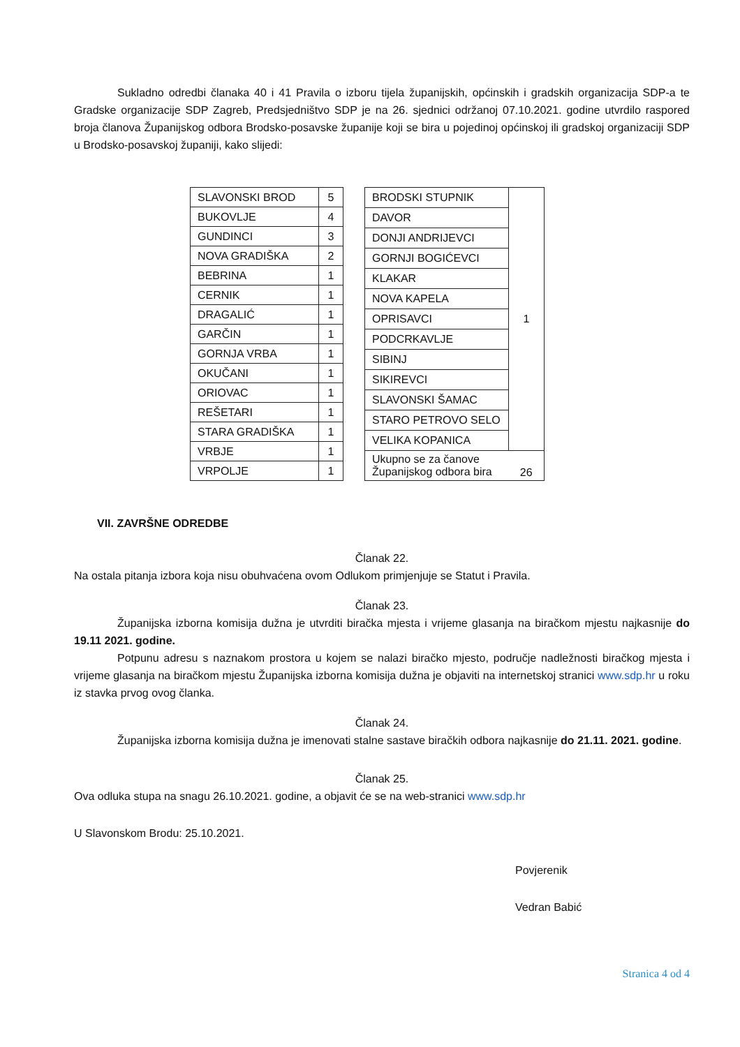Sukladno odredbi članaka 40 i 41 Pravila o izboru tijela županijskih, općinskih i gradskih organizacija SDP-a te Gradske organizacije SDP Zagreb, Predsjedništvo SDP je na 26. sjednici održanoj 07.10.2021. godine utvrdilo raspored broja članova Županijskog odbora Brodsko-posavske županije koji se bira u pojedinoj općinskoj ili gradskoj organizaciji SDP u Brodsko-posavskoj županiji, kako slijedi:
| SLAVONSKI BROD | 5 |
| BUKOVLJE | 4 |
| GUNDINCI | 3 |
| NOVA GRADIŠKA | 2 |
| BEBRINA | 1 |
| CERNIK | 1 |
| DRAGALIĆ | 1 |
| GARČIN | 1 |
| GORNJA VRBA | 1 |
| OKUČANI | 1 |
| ORIOVAC | 1 |
| REŠETARI | 1 |
| STARA GRADIŠKA | 1 |
| VRBJE | 1 |
| VRPOLJE | 1 |
| BRODSKI STUPNIK | 1 |
| DAVOR | |
| DONJI ANDRIJEVCI | |
| GORNJI BOGIĆEVCI | |
| KLAKAR | |
| NOVA KAPELA | |
| OPRISAVCI | |
| PODCRKAVLJE | |
| SIBINJ | |
| SIKIREVCI | |
| SLAVONSKI ŠAMAC | |
| STARO PETROVO SELO | |
| VELIKA KOPANICA | |
| Ukupno se za čanove Županijskog odbora bira | 26 |
VII. ZAVRŠNE ODREDBE
Članak 22.
Na ostala pitanja izbora koja nisu obuhvaćena ovom Odlukom primjenjuje se Statut i Pravila.
Članak 23.
Županijska izborna komisija dužna je utvrditi biračka mjesta i vrijeme glasanja na biračkom mjestu najkasnije do 19.11 2021. godine.
Potpunu adresu s naznakom prostora u kojem se nalazi biračko mjesto, područje nadležnosti biračkog mjesta i vrijeme glasanja na biračkom mjestu Županijska izborna komisija dužna je objaviti na internetskoj stranici www.sdp.hr u roku iz stavka prvog ovog članka.
Članak 24.
Županijska izborna komisija dužna je imenovati stalne sastave biračkih odbora najkasnije do 21.11. 2021. godine.
Članak 25.
Ova odluka stupa na snagu 26.10.2021. godine, a objavit će se na web-stranici www.sdp.hr
U Slavonskom Brodu: 25.10.2021.
Povjerenik
Vedran Babić
Stranica 4 od 4